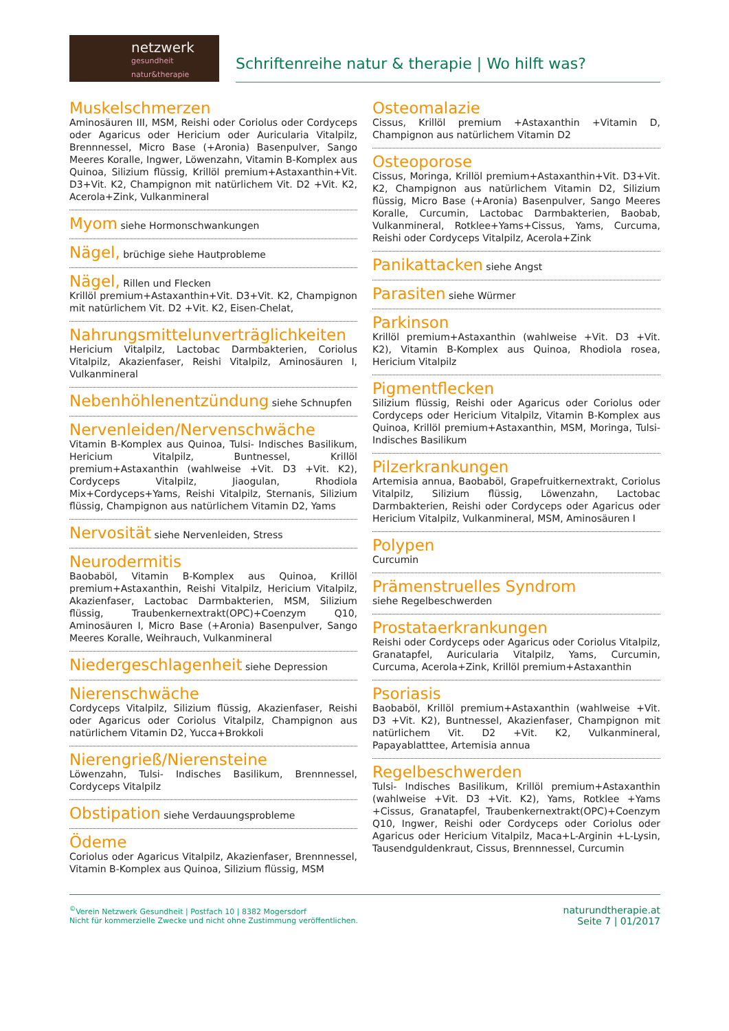netzwerk
gesundheit natur&therapie
Schriftenreihe natur & therapie | Wo hilft was?
Muskelschmerzen
Aminosäuren III, MSM, Reishi oder Coriolus oder Cordyceps oder Agaricus oder Hericium oder Auricularia Vitalpilz, Brennnessel, Micro Base (+Aronia) Basenpulver, Sango Meeres Koralle, Ingwer, Löwenzahn, Vitamin B-Komplex aus Quinoa, Silizium flüssig, Krillöl premium+Astaxanthin+Vit. D3+Vit. K2, Champignon mit natürlichem Vit. D2 +Vit. K2, Acerola+Zink, Vulkanmineral
Myom
siehe Hormonschwankungen
Nägel,
brüchige siehe Hautprobleme
Nägel,
Rillen und Flecken
Krillöl premium+Astaxanthin+Vit. D3+Vit. K2, Champignon mit natürlichem Vit. D2 +Vit. K2, Eisen-Chelat,
Nahrungsmittelunverträglichkeiten
Hericium Vitalpilz, Lactobac Darmbakterien, Coriolus Vitalpilz, Akazienfaser, Reishi Vitalpilz, Aminosäuren I, Vulkanmineral
Nebenhöhlenentzündung
siehe Schnupfen
Nervenleiden/Nervenschwäche
Vitamin B-Komplex aus Quinoa, Tulsi- Indisches Basilikum, Hericium Vitalpilz, Buntnessel, Krillöl premium+Astaxanthin (wahlweise +Vit. D3 +Vit. K2), Cordyceps Vitalpilz, Jiaogulan, Rhodiola Mix+Cordyceps+Yams, Reishi Vitalpilz, Sternanis, Silizium flüssig, Champignon aus natürlichem Vitamin D2, Yams
Nervosität
siehe Nervenleiden, Stress
Neurodermitis
Baobaböl, Vitamin B-Komplex aus Quinoa, Krillöl premium+Astaxanthin, Reishi Vitalpilz, Hericium Vitalpilz, Akazienfaser, Lactobac Darmbakterien, MSM, Silizium flüssig, Traubenkernextrakt(OPC)+Coenzym Q10, Aminosäuren I, Micro Base (+Aronia) Basenpulver, Sango Meeres Koralle, Weihrauch, Vulkanmineral
Niedergeschlagenheit
siehe Depression
Nierenschwäche
Cordyceps Vitalpilz, Silizium flüssig, Akazienfaser, Reishi oder Agaricus oder Coriolus Vitalpilz, Champignon aus natürlichem Vitamin D2, Yucca+Brokkoli
Nierengrieß/Nierensteine
Löwenzahn, Tulsi- Indisches Basilikum, Brennnessel, Cordyceps Vitalpilz
Obstipation
siehe Verdauungsprobleme
Ödeme
Coriolus oder Agaricus Vitalpilz, Akazienfaser, Brennnessel, Vitamin B-Komplex aus Quinoa, Silizium flüssig, MSM
Osteomalazie
Cissus, Krillöl premium +Astaxanthin +Vitamin D, Champignon aus natürlichem Vitamin D2
Osteoporose
Cissus, Moringa, Krillöl premium+Astaxanthin+Vit. D3+Vit. K2, Champignon aus natürlichem Vitamin D2, Silizium flüssig, Micro Base (+Aronia) Basenpulver, Sango Meeres Koralle, Curcumin, Lactobac Darmbakterien, Baobab, Vulkanmineral, Rotklee+Yams+Cissus, Yams, Curcuma, Reishi oder Cordyceps Vitalpilz, Acerola+Zink
Panikattacken
siehe Angst
Parasiten
siehe Würmer
Parkinson
Krillöl premium+Astaxanthin (wahlweise +Vit. D3 +Vit. K2), Vitamin B-Komplex aus Quinoa, Rhodiola rosea, Hericium Vitalpilz
Pigmentflecken
Silizium flüssig, Reishi oder Agaricus oder Coriolus oder Cordyceps oder Hericium Vitalpilz, Vitamin B-Komplex aus Quinoa, Krillöl premium+Astaxanthin, MSM, Moringa, Tulsi-Indisches Basilikum
Pilzerkrankungen
Artemisia annua, Baobaböl, Grapefruitkernextrakt, Coriolus Vitalpilz, Silizium flüssig, Löwenzahn, Lactobac Darmbakterien, Reishi oder Cordyceps oder Agaricus oder Hericium Vitalpilz, Vulkanmineral, MSM, Aminosäuren I
Polypen
Curcumin
Prämenstruelles Syndrom
siehe Regelbeschwerden
Prostataerkrankungen
Reishi oder Cordyceps oder Agaricus oder Coriolus Vitalpilz, Granatapfel, Auricularia Vitalpilz, Yams, Curcumin, Curcuma, Acerola+Zink, Krillöl premium+Astaxanthin
Psoriasis
Baobaböl, Krillöl premium+Astaxanthin (wahlweise +Vit. D3 +Vit. K2), Buntnessel, Akazienfaser, Champignon mit natürlichem Vit. D2 +Vit. K2, Vulkanmineral, Papayablatttee, Artemisia annua
Regelbeschwerden
Tulsi- Indisches Basilikum, Krillöl premium+Astaxanthin (wahlweise +Vit. D3 +Vit. K2), Yams, Rotklee +Yams +Cissus, Granatapfel, Traubenkernextrakt(OPC)+Coenzym Q10, Ingwer, Reishi oder Cordyceps oder Coriolus oder Agaricus oder Hericium Vitalpilz, Maca+L-Arginin +L-Lysin, Tausendguldenkraut, Cissus, Brennnessel, Curcumin
<sup>©</sup>Verein Netzwerk Gesundheit | Postfach 10 | 8382 Mogersdorf
Nicht für kommerzielle Zwecke und nicht ohne Zustimmung veröffentlichen.
naturundtherapie.at
Seite 7 | 01/2017